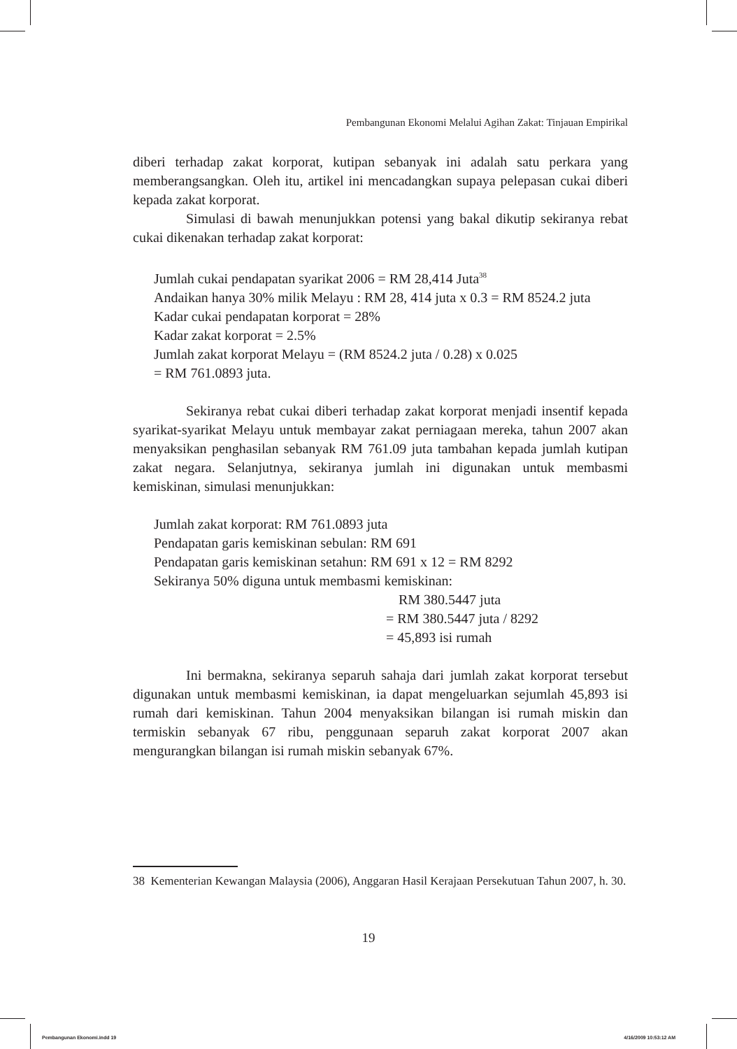Pembangunan Ekonomi Melalui Agihan Zakat: Tinjauan Empirikal
diberi terhadap zakat korporat, kutipan sebanyak ini adalah satu perkara yang memberangsangkan. Oleh itu, artikel ini mencadangkan supaya pelepasan cukai diberi kepada zakat korporat.
Simulasi di bawah menunjukkan potensi yang bakal dikutip sekiranya rebat cukai dikenakan terhadap zakat korporat:
Jumlah cukai pendapatan syarikat 2006 = RM 28,414 Juta<sup>38</sup>
Andaikan hanya 30% milik Melayu : RM 28, 414 juta x 0.3 = RM 8524.2 juta
Kadar cukai pendapatan korporat = 28%
Kadar zakat korporat = 2.5%
Jumlah zakat korporat Melayu = (RM 8524.2 juta / 0.28) x 0.025
= RM 761.0893 juta.
Sekiranya rebat cukai diberi terhadap zakat korporat menjadi insentif kepada syarikat-syarikat Melayu untuk membayar zakat perniagaan mereka, tahun 2007 akan menyaksikan penghasilan sebanyak RM 761.09 juta tambahan kepada jumlah kutipan zakat negara. Selanjutnya, sekiranya jumlah ini digunakan untuk membasmi kemiskinan, simulasi menunjukkan:
Jumlah zakat korporat: RM 761.0893 juta
Pendapatan garis kemiskinan sebulan: RM 691
Pendapatan garis kemiskinan setahun: RM 691 x 12 = RM 8292
Sekiranya 50% diguna untuk membasmi kemiskinan:
RM 380.5447 juta
= RM 380.5447 juta / 8292
= 45,893 isi rumah
Ini bermakna, sekiranya separuh sahaja dari jumlah zakat korporat tersebut digunakan untuk membasmi kemiskinan, ia dapat mengeluarkan sejumlah 45,893 isi rumah dari kemiskinan. Tahun 2004 menyaksikan bilangan isi rumah miskin dan termiskin sebanyak 67 ribu, penggunaan separuh zakat korporat 2007 akan mengurangkan bilangan isi rumah miskin sebanyak 67%.
38 Kementerian Kewangan Malaysia (2006), Anggaran Hasil Kerajaan Persekutuan Tahun 2007, h. 30.
19
Pembangunan Ekonomi.indd 19 4/16/2009 10:53:12 AM